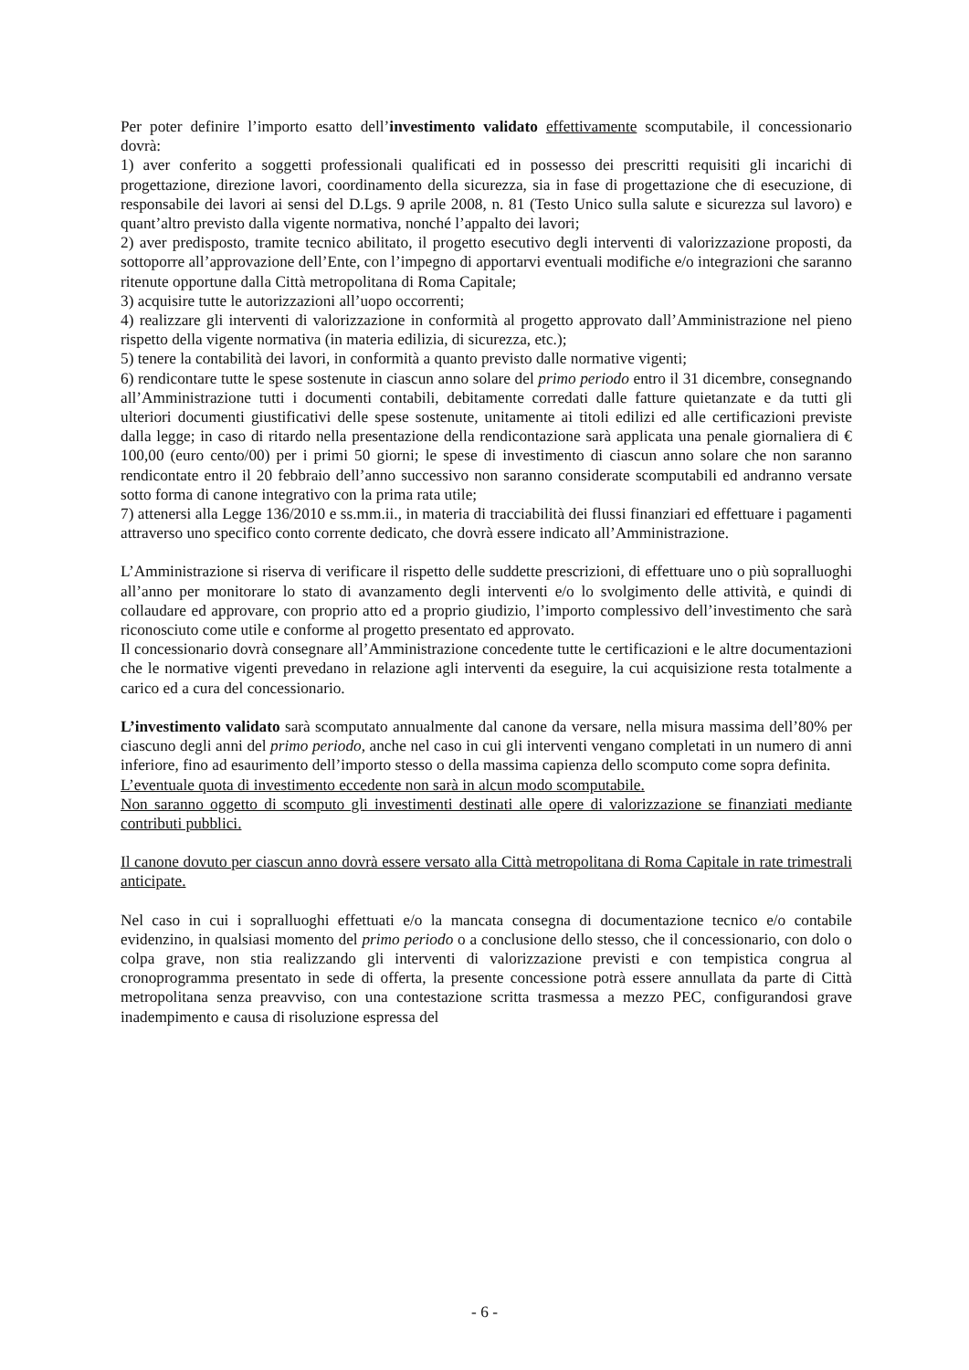Per poter definire l’importo esatto dell’investimento validato effettivamente scomputabile, il concessionario dovrà:
1) aver conferito a soggetti professionali qualificati ed in possesso dei prescritti requisiti gli incarichi di progettazione, direzione lavori, coordinamento della sicurezza, sia in fase di progettazione che di esecuzione, di responsabile dei lavori ai sensi del D.Lgs. 9 aprile 2008, n. 81 (Testo Unico sulla salute e sicurezza sul lavoro) e quant’altro previsto dalla vigente normativa, nonché l’appalto dei lavori;
2) aver predisposto, tramite tecnico abilitato, il progetto esecutivo degli interventi di valorizzazione proposti, da sottoporre all’approvazione dell’Ente, con l’impegno di apportarvi eventuali modifiche e/o integrazioni che saranno ritenute opportune dalla Città metropolitana di Roma Capitale;
3) acquisire tutte le autorizzazioni all’uopo occorrenti;
4) realizzare gli interventi di valorizzazione in conformità al progetto approvato dall’Amministrazione nel pieno rispetto della vigente normativa (in materia edilizia, di sicurezza, etc.);
5) tenere la contabilità dei lavori, in conformità a quanto previsto dalle normative vigenti;
6) rendicontare tutte le spese sostenute in ciascun anno solare del primo periodo entro il 31 dicembre, consegnando all’Amministrazione tutti i documenti contabili, debitamente corredati dalle fatture quietanzate e da tutti gli ulteriori documenti giustificativi delle spese sostenute, unitamente ai titoli edilizi ed alle certificazioni previste dalla legge; in caso di ritardo nella presentazione della rendicontazione sarà applicata una penale giornaliera di € 100,00 (euro cento/00) per i primi 50 giorni; le spese di investimento di ciascun anno solare che non saranno rendicontate entro il 20 febbraio dell’anno successivo non saranno considerate scomputabili ed andranno versate sotto forma di canone integrativo con la prima rata utile;
7) attenersi alla Legge 136/2010 e ss.mm.ii., in materia di tracciabilità dei flussi finanziari ed effettuare i pagamenti attraverso uno specifico conto corrente dedicato, che dovrà essere indicato all’Amministrazione.
L’Amministrazione si riserva di verificare il rispetto delle suddette prescrizioni, di effettuare uno o più sopralluoghi all’anno per monitorare lo stato di avanzamento degli interventi e/o lo svolgimento delle attività, e quindi di collaudare ed approvare, con proprio atto ed a proprio giudizio, l’importo complessivo dell’investimento che sarà riconosciuto come utile e conforme al progetto presentato ed approvato.
Il concessionario dovrà consegnare all’Amministrazione concedente tutte le certificazioni e le altre documentazioni che le normative vigenti prevedano in relazione agli interventi da eseguire, la cui acquisizione resta totalmente a carico ed a cura del concessionario.
L’investimento validato sarà scomputato annualmente dal canone da versare, nella misura massima dell’80% per ciascuno degli anni del primo periodo, anche nel caso in cui gli interventi vengano completati in un numero di anni inferiore, fino ad esaurimento dell’importo stesso o della massima capienza dello scomputo come sopra definita.
L’eventuale quota di investimento eccedente non sarà in alcun modo scomputabile.
Non saranno oggetto di scomputo gli investimenti destinati alle opere di valorizzazione se finanziati mediante contributi pubblici.
Il canone dovuto per ciascun anno dovrà essere versato alla Città metropolitana di Roma Capitale in rate trimestrali anticipate.
Nel caso in cui i sopralluoghi effettuati e/o la mancata consegna di documentazione tecnico e/o contabile evidenzino, in qualsiasi momento del primo periodo o a conclusione dello stesso, che il concessionario, con dolo o colpa grave, non stia realizzando gli interventi di valorizzazione previsti e con tempistica congrua al cronoprogramma presentato in sede di offerta, la presente concessione potrà essere annullata da parte di Città metropolitana senza preavviso, con una contestazione scritta trasmessa a mezzo PEC, configurandosi grave inadempimento e causa di risoluzione espressa del
- 6 -